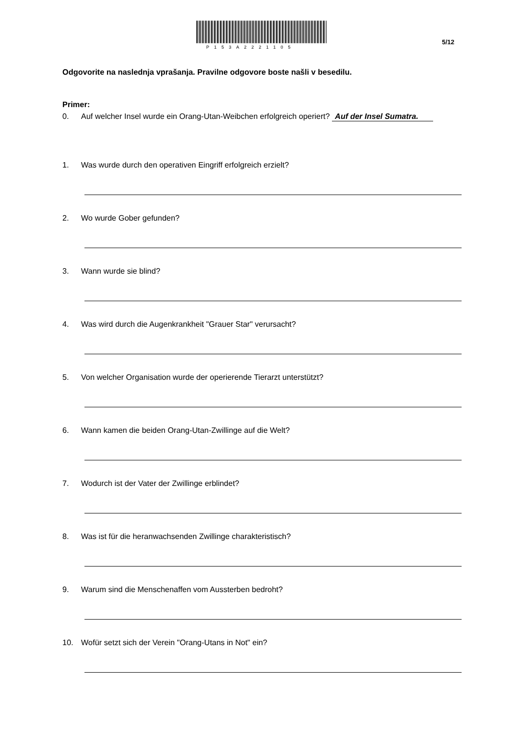P153A2221105
5/12
Odgovorite na naslednja vprašanja. Pravilne odgovore boste našli v besedilu.
Primer:
0. Auf welcher Insel wurde ein Orang-Utan-Weibchen erfolgreich operiert? Auf der Insel Sumatra.
1. Was wurde durch den operativen Eingriff erfolgreich erzielt?
2. Wo wurde Gober gefunden?
3. Wann wurde sie blind?
4. Was wird durch die Augenkrankheit "Grauer Star" verursacht?
5. Von welcher Organisation wurde der operierende Tierarzt unterstützt?
6. Wann kamen die beiden Orang-Utan-Zwillinge auf die Welt?
7. Wodurch ist der Vater der Zwillinge erblindet?
8. Was ist für die heranwachsenden Zwillinge charakteristisch?
9. Warum sind die Menschenaffen vom Aussterben bedroht?
10. Wofür setzt sich der Verein "Orang-Utans in Not" ein?